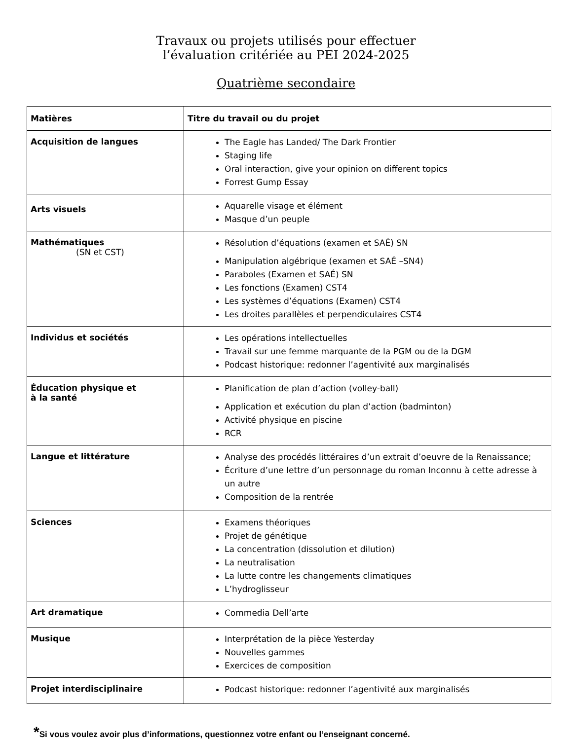Travaux ou projets utilisés pour effectuer
l’évaluation critériée au PEI 2024-2025
Quatrième secondaire
| Matières | Titre du travail ou du projet |
| --- | --- |
| Acquisition de langues | The Eagle has Landed/ The Dark Frontier Staging life Oral interaction, give your opinion on different topics Forrest Gump Essay |
| Arts visuels | Aquarelle visage et élément Masque d’un peuple |
| Mathématiques (SN et CST) | Résolution d’équations (examen et SAÉ) SN Manipulation algébrique (examen et SAÉ –SN4) Paraboles (Examen et SAÉ) SN Les fonctions (Examen) CST4 Les systèmes d’équations (Examen) CST4 Les droites parallèles et perpendiculaires CST4 |
| Individus et sociétés | Les opérations intellectuelles Travail sur une femme marquante de la PGM ou de la DGM Podcast historique: redonner l’agentivité aux marginalisés |
| Éducation physique et à la santé | Planification de plan d’action (volley-ball) Application et exécution du plan d’action (badminton) Activité physique en piscine RCR |
| Langue et littérature | Analyse des procédés littéraires d’un extrait d’oeuvre de la Renaissance; Écriture d’une lettre d’un personnage du roman Inconnu à cette adresse à un autre Composition de la rentrée |
| Sciences | Examens théoriques Projet de génétique La concentration (dissolution et dilution) La neutralisation La lutte contre les changements climatiques L’hydroglisseur |
| Art dramatique | Commedia Dell’arte |
| Musique | Interprétation de la pièce Yesterday Nouvelles gammes Exercices de composition |
| Projet interdisciplinaire | Podcast historique: redonner l’agentivité aux marginalisés |
*Si vous voulez avoir plus d’informations, questionnez votre enfant ou l’enseignant concerné.